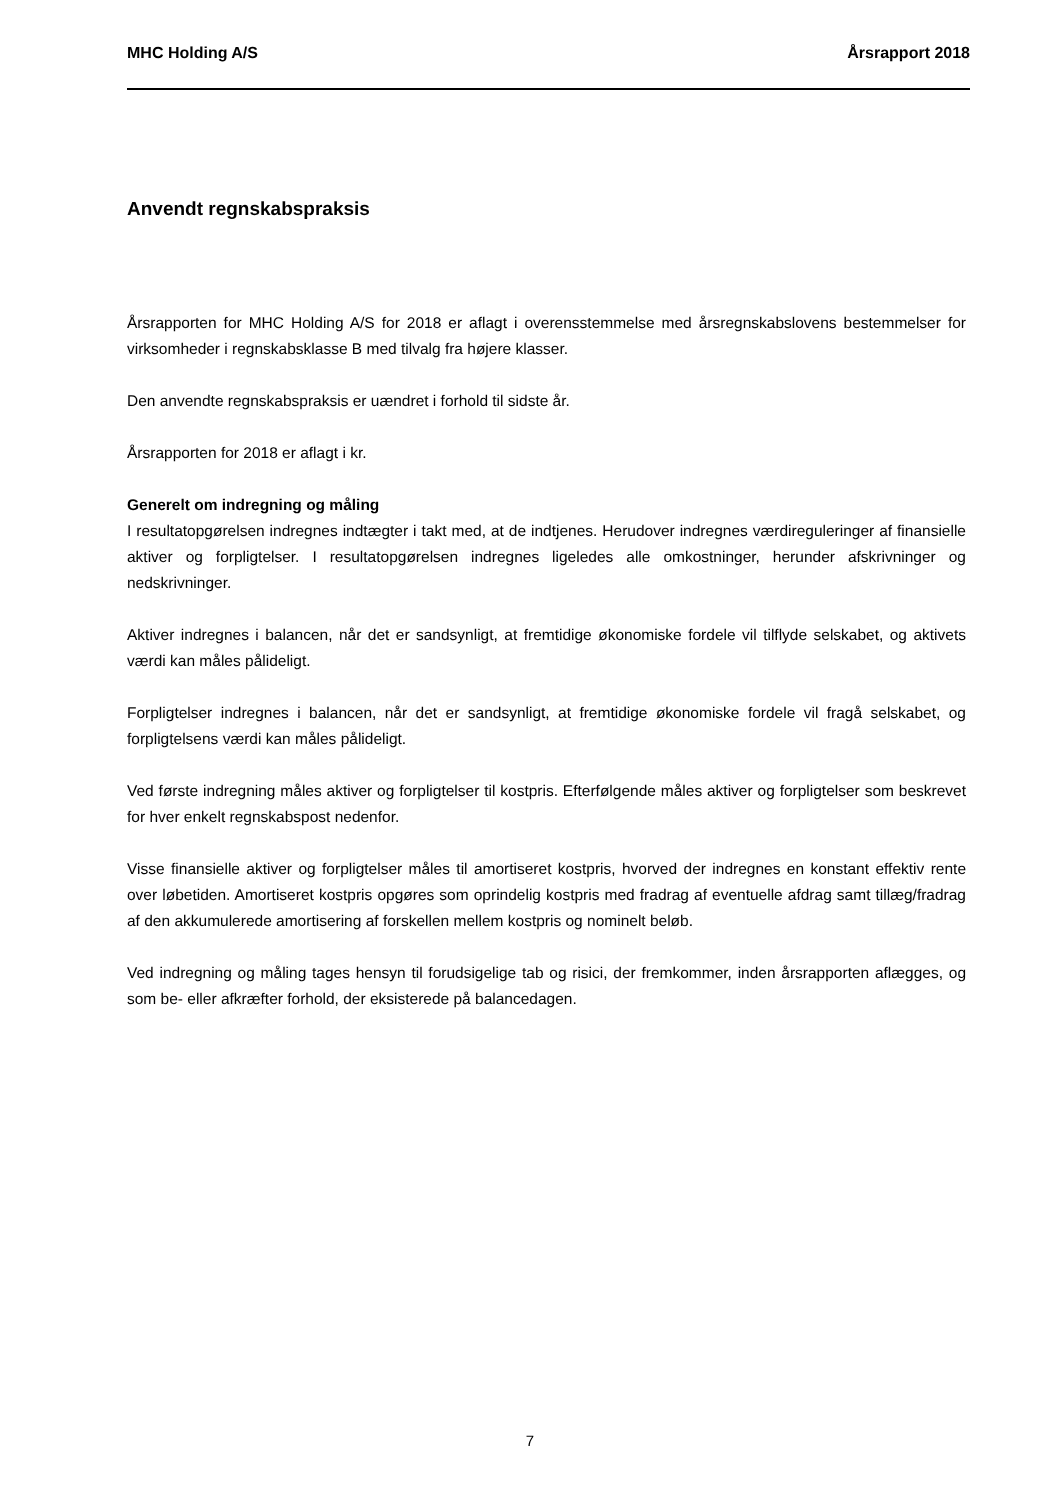MHC Holding A/S Årsrapport 2018
Anvendt regnskabspraksis
Årsrapporten for MHC Holding A/S for 2018 er aflagt i overensstemmelse med årsregnskabslovens bestemmelser for virksomheder i regnskabsklasse B med tilvalg fra højere klasser.
Den anvendte regnskabspraksis er uændret i forhold til sidste år.
Årsrapporten for 2018 er aflagt i kr.
Generelt om indregning og måling
I resultatopgørelsen indregnes indtægter i takt med, at de indtjenes. Herudover indregnes værdireguleringer af finansielle aktiver og forpligtelser. I resultatopgørelsen indregnes ligeledes alle omkostninger, herunder afskrivninger og nedskrivninger.
Aktiver indregnes i balancen, når det er sandsynligt, at fremtidige økonomiske fordele vil tilflyde selskabet, og aktivets værdi kan måles pålideligt.
Forpligtelser indregnes i balancen, når det er sandsynligt, at fremtidige økonomiske fordele vil fragå selskabet, og forpligtelsens værdi kan måles pålideligt.
Ved første indregning måles aktiver og forpligtelser til kostpris. Efterfølgende måles aktiver og forpligtelser som beskrevet for hver enkelt regnskabspost nedenfor.
Visse finansielle aktiver og forpligtelser måles til amortiseret kostpris, hvorved der indregnes en konstant effektiv rente over løbetiden. Amortiseret kostpris opgøres som oprindelig kostpris med fradrag af eventuelle afdrag samt tillæg/fradrag af den akkumulerede amortisering af forskellen mellem kostpris og nominelt beløb.
Ved indregning og måling tages hensyn til forudsigelige tab og risici, der fremkommer, inden årsrapporten aflægges, og som be- eller afkræfter forhold, der eksisterede på balancedagen.
7